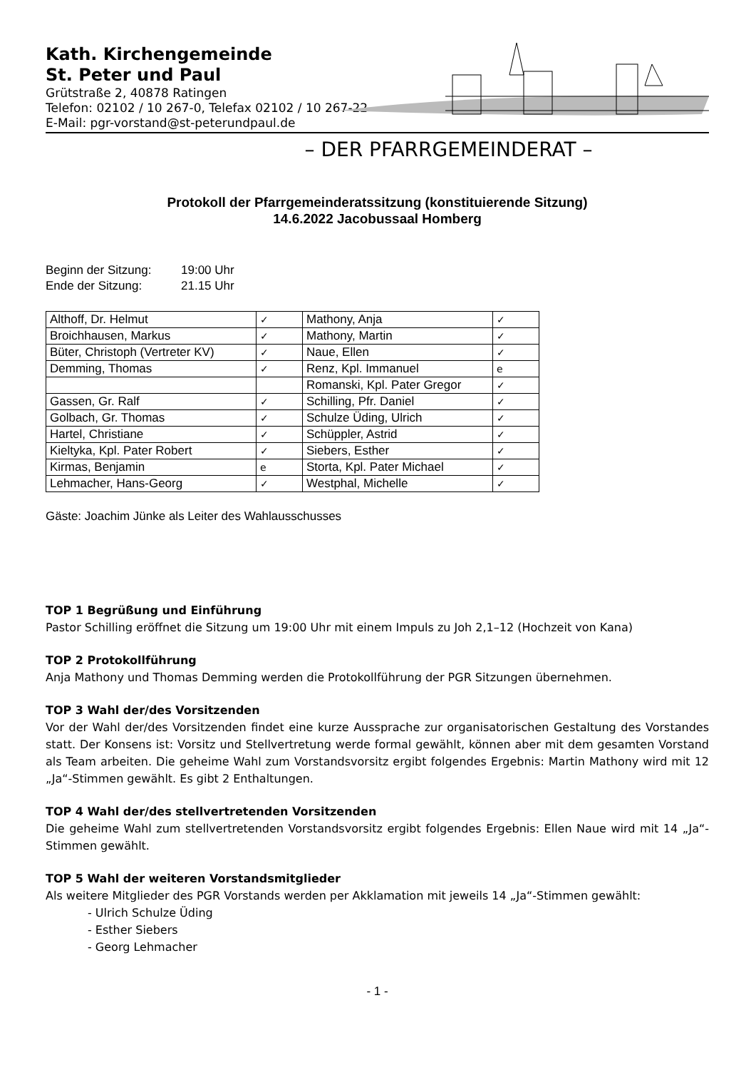Kath. Kirchengemeinde
St. Peter und Paul
Grütstraße 2, 40878 Ratingen
Telefon: 02102 / 10 267-0, Telefax 02102 / 10 267-22
E-Mail: pgr-vorstand@st-peterundpaul.de
– DER PFARRGEMEINDERAT –
Protokoll der Pfarrgemeinderatssitzung (konstituierende Sitzung)
14.6.2022 Jacobussaal Homberg
Beginn der Sitzung: 19:00 Uhr
Ende der Sitzung: 21.15 Uhr
| Althoff, Dr. Helmut | ✓ | Mathony, Anja | ✓ |
| Broichhausen, Markus | ✓ | Mathony, Martin | ✓ |
| Büter, Christoph (Vertreter KV) | ✓ | Naue, Ellen | ✓ |
| Demming, Thomas | ✓ | Renz, Kpl. Immanuel | e |
| | | Romanski, Kpl. Pater Gregor | ✓ |
| Gassen, Gr. Ralf | ✓ | Schilling, Pfr. Daniel | ✓ |
| Golbach, Gr. Thomas | ✓ | Schulze Üding, Ulrich | ✓ |
| Hartel, Christiane | ✓ | Schüppler, Astrid | ✓ |
| Kieltyka, Kpl. Pater Robert | ✓ | Siebers, Esther | ✓ |
| Kirmas, Benjamin | e | Storta, Kpl. Pater Michael | ✓ |
| Lehmacher, Hans-Georg | ✓ | Westphal, Michelle | ✓ |
Gäste: Joachim Jünke als Leiter des Wahlausschusses
TOP 1 Begrüßung und Einführung
Pastor Schilling eröffnet die Sitzung um 19:00 Uhr mit einem Impuls zu Joh 2,1–12 (Hochzeit von Kana)
TOP 2 Protokollführung
Anja Mathony und Thomas Demming werden die Protokollführung der PGR Sitzungen übernehmen.
TOP 3 Wahl der/des Vorsitzenden
Vor der Wahl der/des Vorsitzenden findet eine kurze Aussprache zur organisatorischen Gestaltung des Vorstandes statt. Der Konsens ist: Vorsitz und Stellvertretung werde formal gewählt, können aber mit dem gesamten Vorstand als Team arbeiten. Die geheime Wahl zum Vorstandsvorsitz ergibt folgendes Ergebnis: Martin Mathony wird mit 12 „Ja“-Stimmen gewählt. Es gibt 2 Enthaltungen.
TOP 4 Wahl der/des stellvertretenden Vorsitzenden
Die geheime Wahl zum stellvertretenden Vorstandsvorsitz ergibt folgendes Ergebnis: Ellen Naue wird mit 14 „Ja“-Stimmen gewählt.
TOP 5 Wahl der weiteren Vorstandsmitglieder
Als weitere Mitglieder des PGR Vorstands werden per Akklamation mit jeweils 14 „Ja“-Stimmen gewählt:
- Ulrich Schulze Üding
- Esther Siebers
- Georg Lehmacher
- 1 -